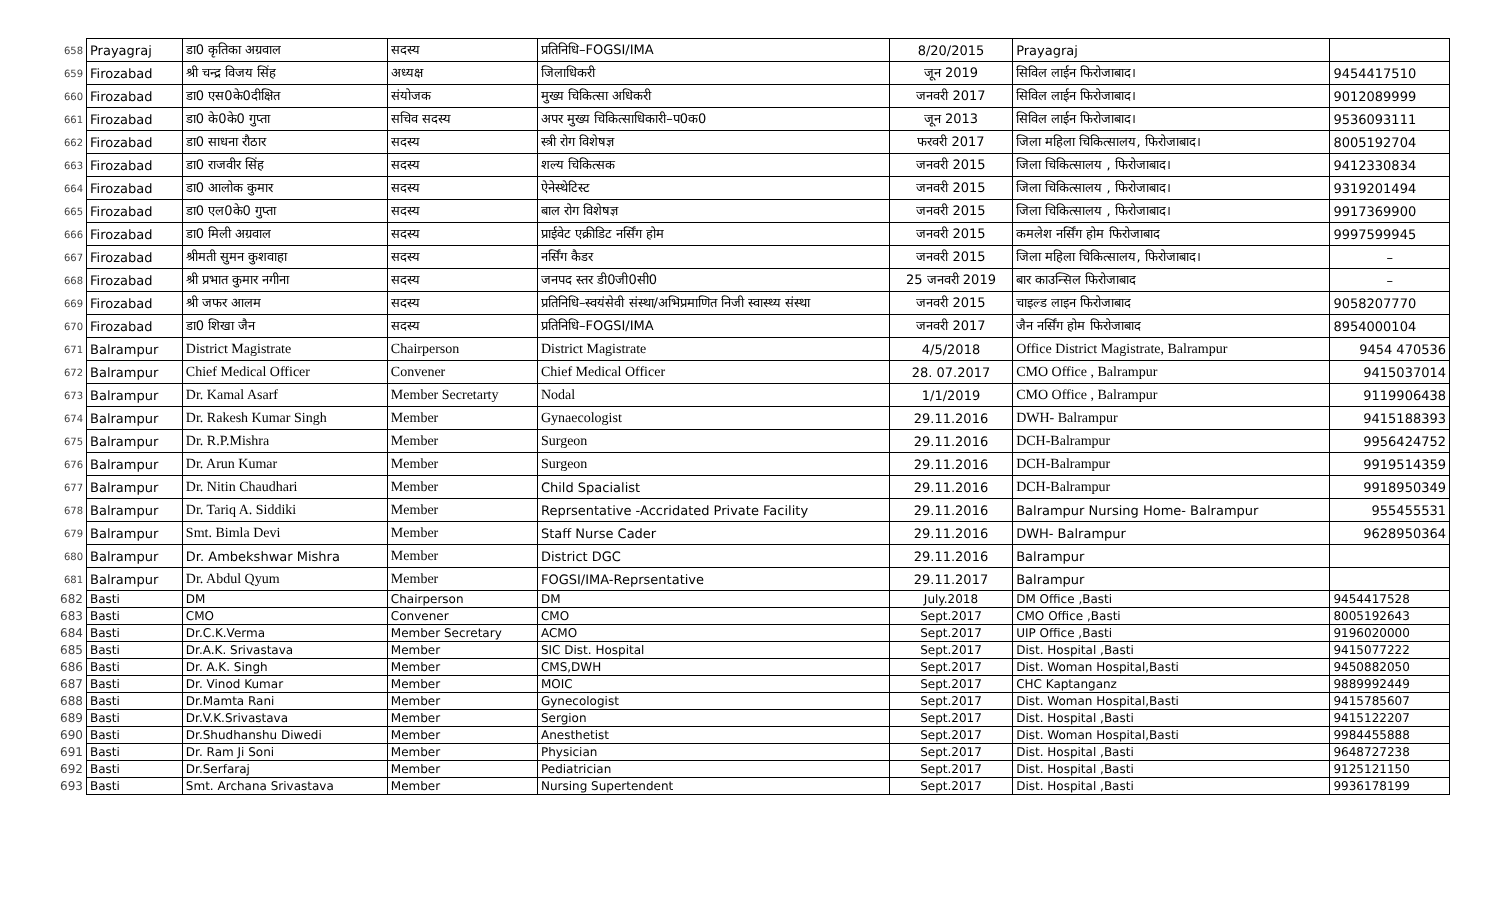| 658 | Prayagraj | डा0 कृतिका अग्रवाल | सदस्य | प्रतिनिधि–FOGSI/IMA | 8/20/2015 | Prayagraj | |
| 659 | Firozabad | श्री चन्द्र विजय सिंह | अध्यक्ष | जिलाधिकरी | जून 2019 | सिविल लाईन फिरोजाबाद। | 9454417510 |
| 660 | Firozabad | डा0 एस0के0दीक्षित | संयोजक | मुख्य चिकित्सा अधिकरी | जनवरी 2017 | सिविल लाईन फिरोजाबाद। | 9012089999 |
| 661 | Firozabad | डा0 के0के0 गुप्ता | सचिव सदस्य | अपर मुख्य चिकित्साधिकारी–प0क0 | जून 2013 | सिविल लाईन फिरोजाबाद। | 9536093111 |
| 662 | Firozabad | डा0 साधना रौठार | सदस्य | स्त्री रोग विशेषज्ञ | फरवरी 2017 | जिला महिला चिकित्सालय, फिरोजाबाद। | 8005192704 |
| 663 | Firozabad | डा0 राजवीर सिंह | सदस्य | शल्य चिकित्सक | जनवरी 2015 | जिला चिकित्सालय , फिरोजाबाद। | 9412330834 |
| 664 | Firozabad | डा0 आलोक कुमार | सदस्य | ऐनेस्थेटिस्ट | जनवरी 2015 | जिला चिकित्सालय , फिरोजाबाद। | 9319201494 |
| 665 | Firozabad | डा0 एल0के0 गुप्ता | सदस्य | बाल रोग विशेषज्ञ | जनवरी 2015 | जिला चिकित्सालय , फिरोजाबाद। | 9917369900 |
| 666 | Firozabad | डा0 मिली अग्रवाल | सदस्य | प्राईवेट एक्रीडिट नर्सिंग होम | जनवरी 2015 | कमलेश नर्सिंग होम फिरोजाबाद | 9997599945 |
| 667 | Firozabad | श्रीमती सुमन कुशवाहा | सदस्य | नर्सिंग कैडर | जनवरी 2015 | जिला महिला चिकित्सालय, फिरोजाबाद। | – |
| 668 | Firozabad | श्री प्रभात कुमार नगीना | सदस्य | जनपद स्तर डी0जी0सी0 | 25 जनवरी 2019 | बार काउन्सिल फिरोजाबाद | – |
| 669 | Firozabad | श्री जफर आलम | सदस्य | प्रतिनिधि–स्वयंसेवी संस्था/अभिप्रमाणित निजी स्वास्थ्य संस्था | जनवरी 2015 | चाइल्ड लाइन फिरोजाबाद | 9058207770 |
| 670 | Firozabad | डा0 शिखा जैन | सदस्य | प्रतिनिधि–FOGSI/IMA | जनवरी 2017 | जैन नर्सिंग होम फिरोजाबाद | 8954000104 |
| 671 | Balrampur | District Magistrate | Chairperson | District Magistrate | 4/5/2018 | Office District Magistrate, Balrampur | 9454 470536 |
| 672 | Balrampur | Chief Medical Officer | Convener | Chief Medical Officer | 28. 07.2017 | CMO Office , Balrampur | 9415037014 |
| 673 | Balrampur | Dr. Kamal Asarf | Member Secretarty | Nodal | 1/1/2019 | CMO Office , Balrampur | 9119906438 |
| 674 | Balrampur | Dr. Rakesh Kumar Singh | Member | Gynaecologist | 29.11.2016 | DWH- Balrampur | 9415188393 |
| 675 | Balrampur | Dr. R.P.Mishra | Member | Surgeon | 29.11.2016 | DCH-Balrampur | 9956424752 |
| 676 | Balrampur | Dr. Arun Kumar | Member | Surgeon | 29.11.2016 | DCH-Balrampur | 9919514359 |
| 677 | Balrampur | Dr. Nitin Chaudhari | Member | Child Spacialist | 29.11.2016 | DCH-Balrampur | 9918950349 |
| 678 | Balrampur | Dr. Tariq A. Siddiki | Member | Reprsentative -Accridated Private Facility | 29.11.2016 | Balrampur Nursing Home- Balrampur | 955455531 |
| 679 | Balrampur | Smt. Bimla Devi | Member | Staff Nurse Cader | 29.11.2016 | DWH- Balrampur | 9628950364 |
| 680 | Balrampur | Dr. Ambekshwar Mishra | Member | District DGC | 29.11.2016 | Balrampur | |
| 681 | Balrampur | Dr. Abdul Qyum | Member | FOGSI/IMA-Reprsentative | 29.11.2017 | Balrampur | |
| 682 | Basti | DM | Chairperson | DM | July.2018 | DM Office ,Basti | 9454417528 |
| 683 | Basti | CMO | Convener | CMO | Sept.2017 | CMO Office ,Basti | 8005192643 |
| 684 | Basti | Dr.C.K.Verma | Member Secretary | ACMO | Sept.2017 | UIP Office ,Basti | 9196020000 |
| 685 | Basti | Dr.A.K. Srivastava | Member | SIC Dist. Hospital | Sept.2017 | Dist. Hospital ,Basti | 9415077222 |
| 686 | Basti | Dr. A.K. Singh | Member | CMS,DWH | Sept.2017 | Dist. Woman Hospital,Basti | 9450882050 |
| 687 | Basti | Dr. Vinod Kumar | Member | MOIC | Sept.2017 | CHC Kaptanganz | 9889992449 |
| 688 | Basti | Dr.Mamta Rani | Member | Gynecologist | Sept.2017 | Dist. Woman Hospital,Basti | 9415785607 |
| 689 | Basti | Dr.V.K.Srivastava | Member | Sergion | Sept.2017 | Dist. Hospital ,Basti | 9415122207 |
| 690 | Basti | Dr.Shudhanshu Diwedi | Member | Anesthetist | Sept.2017 | Dist. Woman Hospital,Basti | 9984455888 |
| 691 | Basti | Dr. Ram Ji Soni | Member | Physician | Sept.2017 | Dist. Hospital ,Basti | 9648727238 |
| 692 | Basti | Dr.Serfaraj | Member | Pediatrician | Sept.2017 | Dist. Hospital ,Basti | 9125121150 |
| 693 | Basti | Smt. Archana Srivastava | Member | Nursing Supertendent | Sept.2017 | Dist. Hospital ,Basti | 9936178199 |